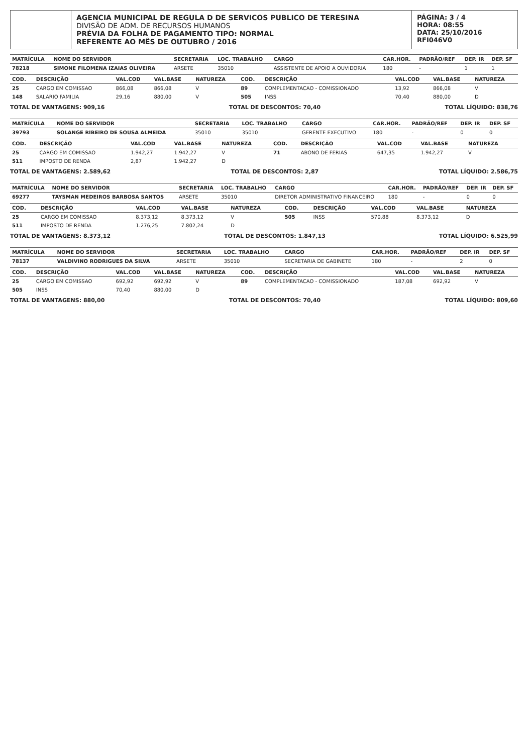AGENCIA MUNICIPAL DE REGULA D DE SERVICOS PUBLICO DE TERESINA
DIVISÃO DE ADM. DE RECURSOS HUMANOS
PRÉVIA DA FOLHA DE PAGAMENTO TIPO: NORMAL
REFERENTE AO MÊS DE OUTUBRO / 2016
PÁGINA: 3 / 4
HORA: 08:55
DATA: 25/10/2016
RFI046V0
| MATRÍCULA | NOME DO SERVIDOR | SECRETARIA | LOC. TRABALHO | CARGO | CAR.HOR. | PADRÃO/REF | DEP. IR | DEP. SF |
| --- | --- | --- | --- | --- | --- | --- | --- | --- |
| 78218 | SIMONE FILOMENA IZAIAS OLIVEIRA | ARSETE | 35010 | ASSISTENTE DE APOIO A OUVIDORIA | 180 | - | 1 | 1 |
| COD. | DESCRIÇÃO | VAL.COD | VAL.BASE | NATUREZA | COD. | DESCRIÇÃO | VAL.COD | VAL.BASE | NATUREZA |
| --- | --- | --- | --- | --- | --- | --- | --- | --- | --- |
| 25 | CARGO EM COMISSAO | 866,08 | 866,08 | V | 89 | COMPLEMENTACAO - COMISSIONADO | 13,92 | 866,08 | V |
| 148 | SALARIO FAMILIA | 29,16 | 880,00 | V | 505 | INSS | 70,40 | 880,00 | D |
TOTAL DE VANTAGENS: 909,16 TOTAL DE DESCONTOS: 70,40 TOTAL LÍQUIDO: 838,76
| MATRÍCULA | NOME DO SERVIDOR | SECRETARIA | LOC. TRABALHO | CARGO | CAR.HOR. | PADRÃO/REF | DEP. IR | DEP. SF |
| --- | --- | --- | --- | --- | --- | --- | --- | --- |
| 39793 | SOLANGE RIBEIRO DE SOUSA ALMEIDA | 35010 | 35010 | GERENTE EXECUTIVO | 180 | - | 0 | 0 |
| COD. | DESCRIÇÃO | VAL.COD | VAL.BASE | NATUREZA | COD. | DESCRIÇÃO | VAL.COD | VAL.BASE | NATUREZA |
| --- | --- | --- | --- | --- | --- | --- | --- | --- | --- |
| 25 | CARGO EM COMISSAO | 1.942,27 | 1.942,27 | V | 71 | ABONO DE FERIAS | 647,35 | 1.942,27 | V |
| 511 | IMPOSTO DE RENDA | 2,87 | 1.942,27 | D | | | | | |
TOTAL DE VANTAGENS: 2.589,62 TOTAL DE DESCONTOS: 2,87 TOTAL LÍQUIDO: 2.586,75
| MATRÍCULA | NOME DO SERVIDOR | SECRETARIA | LOC. TRABALHO | CARGO | CAR.HOR. | PADRÃO/REF | DEP. IR | DEP. SF |
| --- | --- | --- | --- | --- | --- | --- | --- | --- |
| 69277 | TAYSMAN MEDEIROS BARBOSA SANTOS | ARSETE | 35010 | DIRETOR ADMINISTRATIVO FINANCEIRO | 180 | - | 0 | 0 |
| COD. | DESCRIÇÃO | VAL.COD | VAL.BASE | NATUREZA | COD. | DESCRIÇÃO | VAL.COD | VAL.BASE | NATUREZA |
| --- | --- | --- | --- | --- | --- | --- | --- | --- | --- |
| 25 | CARGO EM COMISSAO | 8.373,12 | 8.373,12 | V | 505 | INSS | 570,88 | 8.373,12 | D |
| 511 | IMPOSTO DE RENDA | 1.276,25 | 7.802,24 | D | | | | | |
TOTAL DE VANTAGENS: 8.373,12 TOTAL DE DESCONTOS: 1.847,13 TOTAL LÍQUIDO: 6.525,99
| MATRÍCULA | NOME DO SERVIDOR | SECRETARIA | LOC. TRABALHO | CARGO | CAR.HOR. | PADRÃO/REF | DEP. IR | DEP. SF |
| --- | --- | --- | --- | --- | --- | --- | --- | --- |
| 78137 | VALDIVINO RODRIGUES DA SILVA | ARSETE | 35010 | SECRETARIA DE GABINETE | 180 | - | 2 | 0 |
| COD. | DESCRIÇÃO | VAL.COD | VAL.BASE | NATUREZA | COD. | DESCRIÇÃO | VAL.COD | VAL.BASE | NATUREZA |
| --- | --- | --- | --- | --- | --- | --- | --- | --- | --- |
| 25 | CARGO EM COMISSAO | 692,92 | 692,92 | V | 89 | COMPLEMENTACAO - COMISSIONADO | 187,08 | 692,92 | V |
| 505 | INSS | 70,40 | 880,00 | D | | | | | |
TOTAL DE VANTAGENS: 880,00 TOTAL DE DESCONTOS: 70,40 TOTAL LÍQUIDO: 809,60